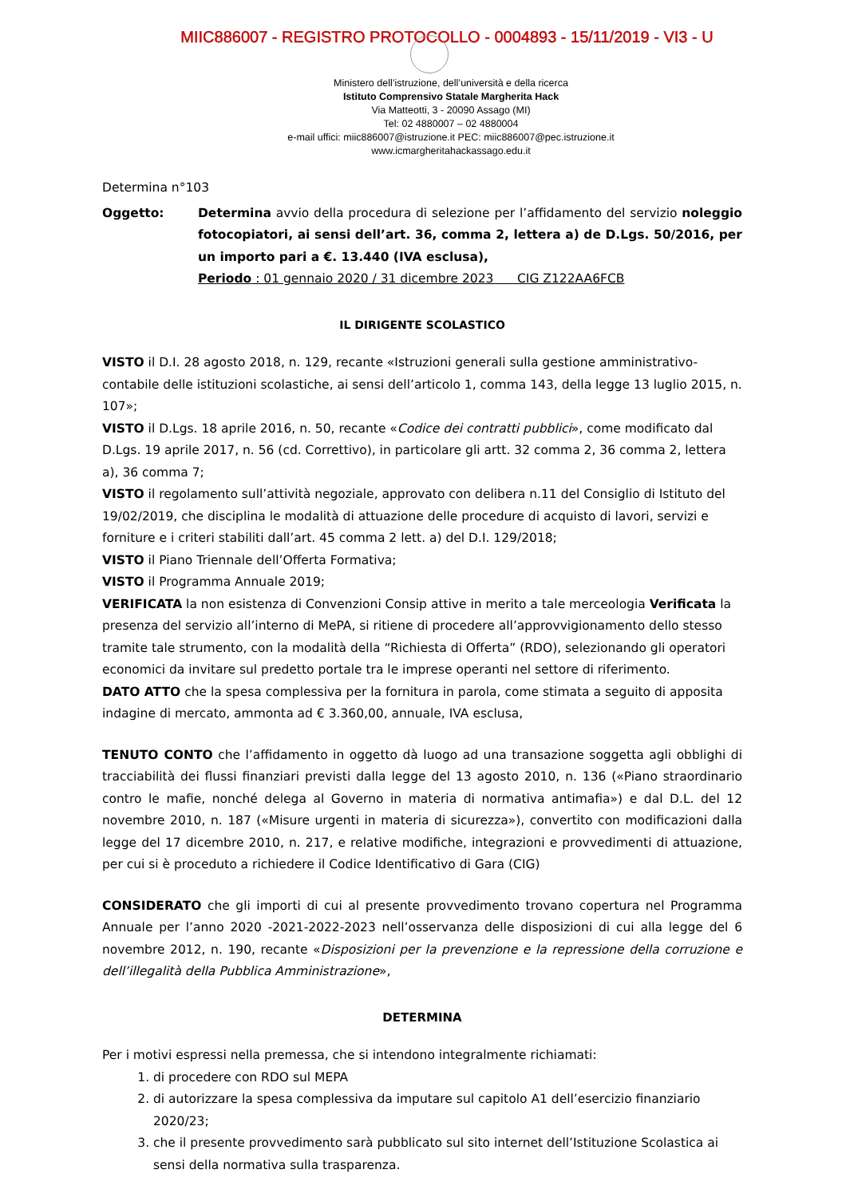MIIC886007 - REGISTRO PROTOCOLLO - 0004893 - 15/11/2019 - VI3 - U
Ministero dell’istruzione, dell’università e della ricerca
Istituto Comprensivo Statale Margherita Hack
Via Matteotti, 3 - 20090 Assago (MI)
Tel: 02 4880007 – 02 4880004
e-mail uffici: miic886007@istruzione.it PEC: miic886007@pec.istruzione.it
www.icmargheritahackassago.edu.it
Determina n°103
Oggetto: Determina avvio della procedura di selezione per l’affidamento del servizio noleggio fotocopiatori, ai sensi dell’art. 36, comma 2, lettera a) de D.Lgs. 50/2016, per un importo pari a €. 13.440 (IVA esclusa),
Periodo : 01 gennaio 2020 / 31 dicembre 2023 CIG Z122AA6FCB
IL DIRIGENTE SCOLASTICO
VISTO il D.I. 28 agosto 2018, n. 129, recante «Istruzioni generali sulla gestione amministrativo-contabile delle istituzioni scolastiche, ai sensi dell’articolo 1, comma 143, della legge 13 luglio 2015, n. 107»;
VISTO il D.Lgs. 18 aprile 2016, n. 50, recante «Codice dei contratti pubblici», come modificato dal D.Lgs. 19 aprile 2017, n. 56 (cd. Correttivo), in particolare gli artt. 32 comma 2, 36 comma 2, lettera a), 36 comma 7;
VISTO il regolamento sull’attività negoziale, approvato con delibera n.11 del Consiglio di Istituto del 19/02/2019, che disciplina le modalità di attuazione delle procedure di acquisto di lavori, servizi e forniture e i criteri stabiliti dall’art. 45 comma 2 lett. a) del D.I. 129/2018;
VISTO il Piano Triennale dell’Offerta Formativa;
VISTO il Programma Annuale 2019;
VERIFICATA la non esistenza di Convenzioni Consip attive in merito a tale merceologia Verificata la presenza del servizio all’interno di MePA, si ritiene di procedere all’approvvigionamento dello stesso tramite tale strumento, con la modalità della “Richiesta di Offerta” (RDO), selezionando gli operatori economici da invitare sul predetto portale tra le imprese operanti nel settore di riferimento.
DATO ATTO che la spesa complessiva per la fornitura in parola, come stimata a seguito di apposita indagine di mercato, ammonta ad € 3.360,00, annuale, IVA esclusa,
TENUTO CONTO che l’affidamento in oggetto dà luogo ad una transazione soggetta agli obblighi di tracciabilità dei flussi finanziari previsti dalla legge del 13 agosto 2010, n. 136 («Piano straordinario contro le mafie, nonché delega al Governo in materia di normativa antimafia») e dal D.L. del 12 novembre 2010, n. 187 («Misure urgenti in materia di sicurezza»), convertito con modificazioni dalla legge del 17 dicembre 2010, n. 217, e relative modifiche, integrazioni e provvedimenti di attuazione, per cui si è proceduto a richiedere il Codice Identificativo di Gara (CIG)
CONSIDERATO che gli importi di cui al presente provvedimento trovano copertura nel Programma Annuale per l’anno 2020 -2021-2022-2023 nell’osservanza delle disposizioni di cui alla legge del 6 novembre 2012, n. 190, recante «Disposizioni per la prevenzione e la repressione della corruzione e dell’illegalità della Pubblica Amministrazione»,
DETERMINA
Per i motivi espressi nella premessa, che si intendono integralmente richiamati:
1. di procedere con RDO sul MEPA
2. di autorizzare la spesa complessiva da imputare sul capitolo A1 dell’esercizio finanziario 2020/23;
3. che il presente provvedimento sarà pubblicato sul sito internet dell’Istituzione Scolastica ai sensi della normativa sulla trasparenza.